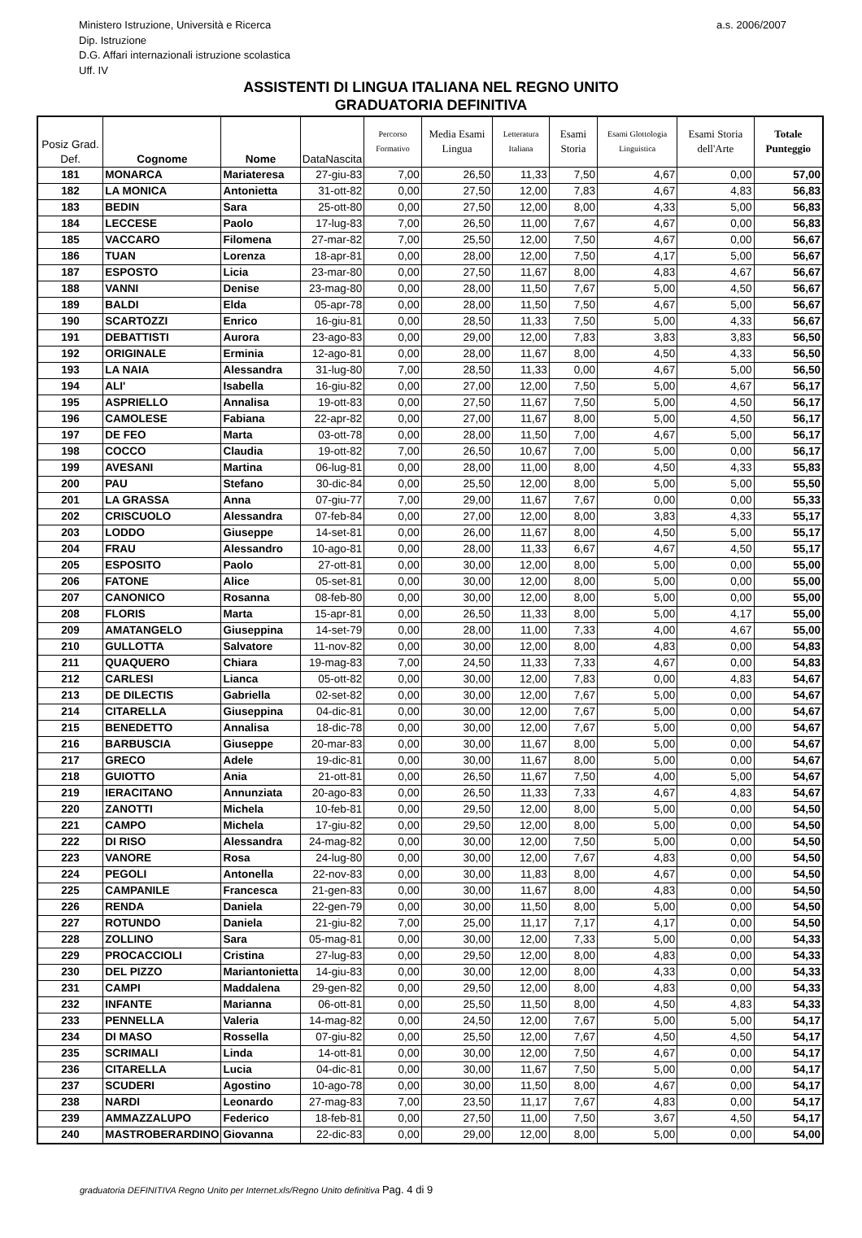Ministero Istruzione, Università e Ricerca a.s. 2006/2007
Dip. Istruzione
D.G. Affari internazionali istruzione scolastica
Uff. IV
ASSISTENTI DI LINGUA ITALIANA NEL REGNO UNITO
GRADUATORIA DEFINITIVA
| Posiz Grad. Def. | Cognome | Nome | DataNascita | Percorso Formativo | Media Esami Lingua | Letteratura Italiana | Esami Storia | Esami Glottologia Linguistica | Esami Storia dell'Arte | Totale Punteggio |
| --- | --- | --- | --- | --- | --- | --- | --- | --- | --- | --- |
| 181 | MONARCA | Mariateresa | 27-giu-83 | 7,00 | 26,50 | 11,33 | 7,50 | 4,67 | 0,00 | 57,00 |
| 182 | LA MONICA | Antonietta | 31-ott-82 | 0,00 | 27,50 | 12,00 | 7,83 | 4,67 | 4,83 | 56,83 |
| 183 | BEDIN | Sara | 25-ott-80 | 0,00 | 27,50 | 12,00 | 8,00 | 4,33 | 5,00 | 56,83 |
| 184 | LECCESE | Paolo | 17-lug-83 | 7,00 | 26,50 | 11,00 | 7,67 | 4,67 | 0,00 | 56,83 |
| 185 | VACCARO | Filomena | 27-mar-82 | 7,00 | 25,50 | 12,00 | 7,50 | 4,67 | 0,00 | 56,67 |
| 186 | TUAN | Lorenza | 18-apr-81 | 0,00 | 28,00 | 12,00 | 7,50 | 4,17 | 5,00 | 56,67 |
| 187 | ESPOSTO | Licia | 23-mar-80 | 0,00 | 27,50 | 11,67 | 8,00 | 4,83 | 4,67 | 56,67 |
| 188 | VANNI | Denise | 23-mag-80 | 0,00 | 28,00 | 11,50 | 7,67 | 5,00 | 4,50 | 56,67 |
| 189 | BALDI | Elda | 05-apr-78 | 0,00 | 28,00 | 11,50 | 7,50 | 4,67 | 5,00 | 56,67 |
| 190 | SCARTOZZI | Enrico | 16-giu-81 | 0,00 | 28,50 | 11,33 | 7,50 | 5,00 | 4,33 | 56,67 |
| 191 | DEBATTISTI | Aurora | 23-ago-83 | 0,00 | 29,00 | 12,00 | 7,83 | 3,83 | 3,83 | 56,50 |
| 192 | ORIGINALE | Erminia | 12-ago-81 | 0,00 | 28,00 | 11,67 | 8,00 | 4,50 | 4,33 | 56,50 |
| 193 | LA NAIA | Alessandra | 31-lug-80 | 7,00 | 28,50 | 11,33 | 0,00 | 4,67 | 5,00 | 56,50 |
| 194 | ALI' | Isabella | 16-giu-82 | 0,00 | 27,00 | 12,00 | 7,50 | 5,00 | 4,67 | 56,17 |
| 195 | ASPRIELLO | Annalisa | 19-ott-83 | 0,00 | 27,50 | 11,67 | 7,50 | 5,00 | 4,50 | 56,17 |
| 196 | CAMOLESE | Fabiana | 22-apr-82 | 0,00 | 27,00 | 11,67 | 8,00 | 5,00 | 4,50 | 56,17 |
| 197 | DE FEO | Marta | 03-ott-78 | 0,00 | 28,00 | 11,50 | 7,00 | 4,67 | 5,00 | 56,17 |
| 198 | COCCO | Claudia | 19-ott-82 | 7,00 | 26,50 | 10,67 | 7,00 | 5,00 | 0,00 | 56,17 |
| 199 | AVESANI | Martina | 06-lug-81 | 0,00 | 28,00 | 11,00 | 8,00 | 4,50 | 4,33 | 55,83 |
| 200 | PAU | Stefano | 30-dic-84 | 0,00 | 25,50 | 12,00 | 8,00 | 5,00 | 5,00 | 55,50 |
| 201 | LA GRASSA | Anna | 07-giu-77 | 7,00 | 29,00 | 11,67 | 7,67 | 0,00 | 0,00 | 55,33 |
| 202 | CRISCUOLO | Alessandra | 07-feb-84 | 0,00 | 27,00 | 12,00 | 8,00 | 3,83 | 4,33 | 55,17 |
| 203 | LODDO | Giuseppe | 14-set-81 | 0,00 | 26,00 | 11,67 | 8,00 | 4,50 | 5,00 | 55,17 |
| 204 | FRAU | Alessandro | 10-ago-81 | 0,00 | 28,00 | 11,33 | 6,67 | 4,67 | 4,50 | 55,17 |
| 205 | ESPOSITO | Paolo | 27-ott-81 | 0,00 | 30,00 | 12,00 | 8,00 | 5,00 | 0,00 | 55,00 |
| 206 | FATONE | Alice | 05-set-81 | 0,00 | 30,00 | 12,00 | 8,00 | 5,00 | 0,00 | 55,00 |
| 207 | CANONICO | Rosanna | 08-feb-80 | 0,00 | 30,00 | 12,00 | 8,00 | 5,00 | 0,00 | 55,00 |
| 208 | FLORIS | Marta | 15-apr-81 | 0,00 | 26,50 | 11,33 | 8,00 | 5,00 | 4,17 | 55,00 |
| 209 | AMATANGELO | Giuseppina | 14-set-79 | 0,00 | 28,00 | 11,00 | 7,33 | 4,00 | 4,67 | 55,00 |
| 210 | GULLOTTA | Salvatore | 11-nov-82 | 0,00 | 30,00 | 12,00 | 8,00 | 4,83 | 0,00 | 54,83 |
| 211 | QUAQUERO | Chiara | 19-mag-83 | 7,00 | 24,50 | 11,33 | 7,33 | 4,67 | 0,00 | 54,83 |
| 212 | CARLESI | Lianca | 05-ott-82 | 0,00 | 30,00 | 12,00 | 7,83 | 0,00 | 4,83 | 54,67 |
| 213 | DE DILECTIS | Gabriella | 02-set-82 | 0,00 | 30,00 | 12,00 | 7,67 | 5,00 | 0,00 | 54,67 |
| 214 | CITARELLA | Giuseppina | 04-dic-81 | 0,00 | 30,00 | 12,00 | 7,67 | 5,00 | 0,00 | 54,67 |
| 215 | BENEDETTO | Annalisa | 18-dic-78 | 0,00 | 30,00 | 12,00 | 7,67 | 5,00 | 0,00 | 54,67 |
| 216 | BARBUSCIA | Giuseppe | 20-mar-83 | 0,00 | 30,00 | 11,67 | 8,00 | 5,00 | 0,00 | 54,67 |
| 217 | GRECO | Adele | 19-dic-81 | 0,00 | 30,00 | 11,67 | 8,00 | 5,00 | 0,00 | 54,67 |
| 218 | GUIOTTO | Ania | 21-ott-81 | 0,00 | 26,50 | 11,67 | 7,50 | 4,00 | 5,00 | 54,67 |
| 219 | IERACITANO | Annunziata | 20-ago-83 | 0,00 | 26,50 | 11,33 | 7,33 | 4,67 | 4,83 | 54,67 |
| 220 | ZANOTTI | Michela | 10-feb-81 | 0,00 | 29,50 | 12,00 | 8,00 | 5,00 | 0,00 | 54,50 |
| 221 | CAMPO | Michela | 17-giu-82 | 0,00 | 29,50 | 12,00 | 8,00 | 5,00 | 0,00 | 54,50 |
| 222 | DI RISO | Alessandra | 24-mag-82 | 0,00 | 30,00 | 12,00 | 7,50 | 5,00 | 0,00 | 54,50 |
| 223 | VANORE | Rosa | 24-lug-80 | 0,00 | 30,00 | 12,00 | 7,67 | 4,83 | 0,00 | 54,50 |
| 224 | PEGOLI | Antonella | 22-nov-83 | 0,00 | 30,00 | 11,83 | 8,00 | 4,67 | 0,00 | 54,50 |
| 225 | CAMPANILE | Francesca | 21-gen-83 | 0,00 | 30,00 | 11,67 | 8,00 | 4,83 | 0,00 | 54,50 |
| 226 | RENDA | Daniela | 22-gen-79 | 0,00 | 30,00 | 11,50 | 8,00 | 5,00 | 0,00 | 54,50 |
| 227 | ROTUNDO | Daniela | 21-giu-82 | 7,00 | 25,00 | 11,17 | 7,17 | 4,17 | 0,00 | 54,50 |
| 228 | ZOLLINO | Sara | 05-mag-81 | 0,00 | 30,00 | 12,00 | 7,33 | 5,00 | 0,00 | 54,33 |
| 229 | PROCACCIOLI | Cristina | 27-lug-83 | 0,00 | 29,50 | 12,00 | 8,00 | 4,83 | 0,00 | 54,33 |
| 230 | DEL PIZZO | Mariantonietta | 14-giu-83 | 0,00 | 30,00 | 12,00 | 8,00 | 4,33 | 0,00 | 54,33 |
| 231 | CAMPI | Maddalena | 29-gen-82 | 0,00 | 29,50 | 12,00 | 8,00 | 4,83 | 0,00 | 54,33 |
| 232 | INFANTE | Marianna | 06-ott-81 | 0,00 | 25,50 | 11,50 | 8,00 | 4,50 | 4,83 | 54,33 |
| 233 | PENNELLA | Valeria | 14-mag-82 | 0,00 | 24,50 | 12,00 | 7,67 | 5,00 | 5,00 | 54,17 |
| 234 | DI MASO | Rossella | 07-giu-82 | 0,00 | 25,50 | 12,00 | 7,67 | 4,50 | 4,50 | 54,17 |
| 235 | SCRIMALI | Linda | 14-ott-81 | 0,00 | 30,00 | 12,00 | 7,50 | 4,67 | 0,00 | 54,17 |
| 236 | CITARELLA | Lucia | 04-dic-81 | 0,00 | 30,00 | 11,67 | 7,50 | 5,00 | 0,00 | 54,17 |
| 237 | SCUDERI | Agostino | 10-ago-78 | 0,00 | 30,00 | 11,50 | 8,00 | 4,67 | 0,00 | 54,17 |
| 238 | NARDI | Leonardo | 27-mag-83 | 7,00 | 23,50 | 11,17 | 7,67 | 4,83 | 0,00 | 54,17 |
| 239 | AMMAZZALUPO | Federico | 18-feb-81 | 0,00 | 27,50 | 11,00 | 7,50 | 3,67 | 4,50 | 54,17 |
| 240 | MASTROBERARDINO | Giovanna | 22-dic-83 | 0,00 | 29,00 | 12,00 | 8,00 | 5,00 | 0,00 | 54,00 |
graduatoria DEFINITIVA Regno Unito per Internet.xls/Regno Unito definitiva Pag. 4 di 9